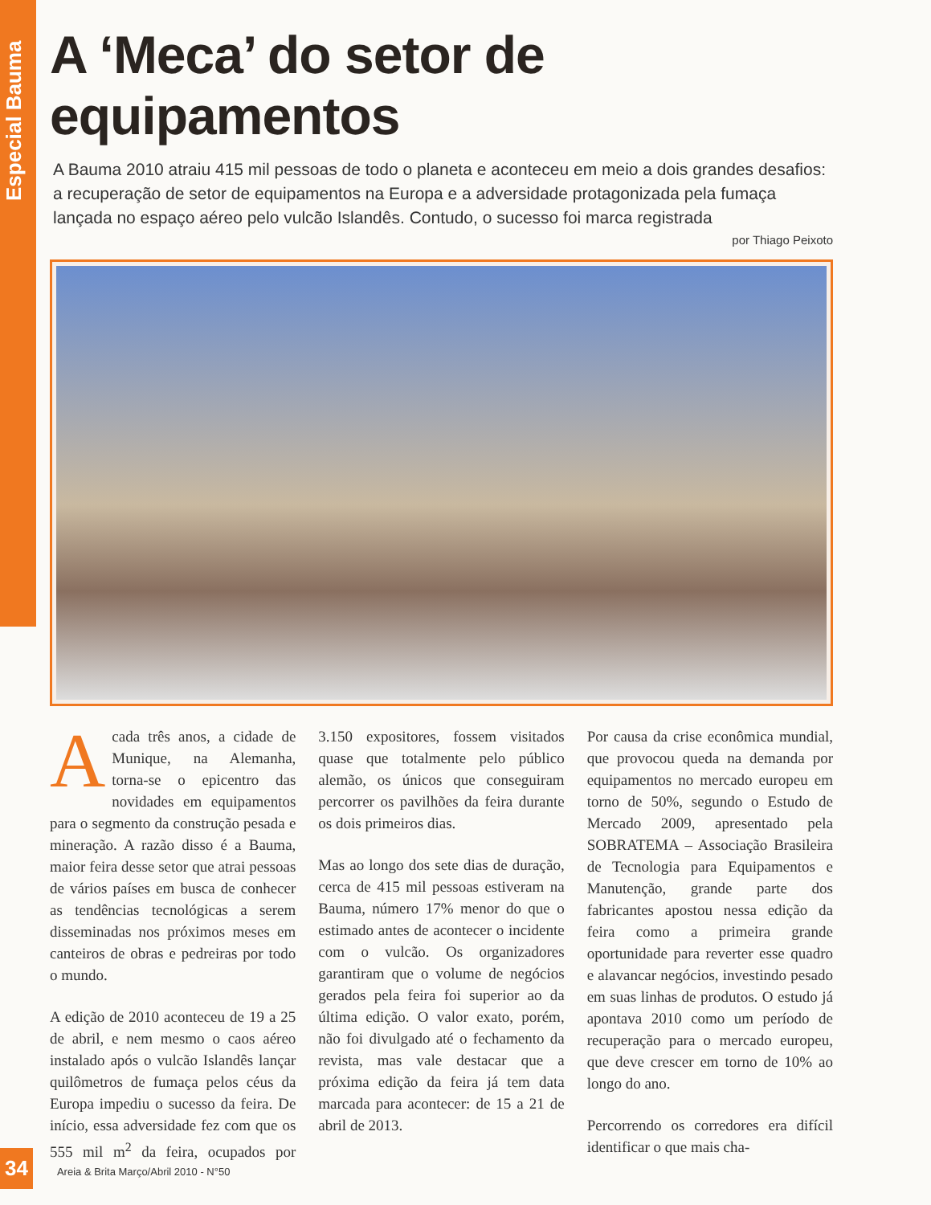Especial Bauma
A ‘Meca’ do setor de equipamentos
A Bauma 2010 atraiu 415 mil pessoas de todo o planeta e aconteceu em meio a dois grandes desafios: a recuperação de setor de equipamentos na Europa e a adversidade protagonizada pela fumaça lançada no espaço aéreo pelo vulcão Islandês. Contudo, o sucesso foi marca registrada
por Thiago Peixoto
A cada três anos, a cidade de Munique, na Alemanha, torna-se o epicentro das novidades em equipamentos para o segmento da construção pesada e mineração. A razão disso é a Bauma, maior feira desse setor que atrai pessoas de vários países em busca de conhecer as tendências tecnológicas a serem disseminadas nos próximos meses em canteiros de obras e pedreiras por todo o mundo.
A edição de 2010 aconteceu de 19 a 25 de abril, e nem mesmo o caos aéreo instalado após o vulcão Islandês lançar quilômetros de fumaça pelos céus da Europa impediu o sucesso da feira. De início, essa adversidade fez com que os 555 mil m<sup>2</sup> da feira, ocupados por 3.150 expositores, fossem visitados quase que totalmente pelo público alemão, os únicos que conseguiram percorrer os pavilhões da feira durante os dois primeiros dias.
Mas ao longo dos sete dias de duração, cerca de 415 mil pessoas estiveram na Bauma, número 17% menor do que o estimado antes de acontecer o incidente com o vulcão. Os organizadores garantiram que o volume de negócios gerados pela feira foi superior ao da última edição. O valor exato, porém, não foi divulgado até o fechamento da revista, mas vale destacar que a próxima edição da feira já tem data marcada para acontecer: de 15 a 21 de abril de 2013.
Por causa da crise econômica mundial, que provocou queda na demanda por equipamentos no mercado europeu em torno de 50%, segundo o Estudo de Mercado 2009, apresentado pela SOBRATEMA – Associação Brasileira de Tecnologia para Equipamentos e Manutenção, grande parte dos fabricantes apostou nessa edição da feira como a primeira grande oportunidade para reverter esse quadro e alavancar negócios, investindo pesado em suas linhas de produtos. O estudo já apontava 2010 como um período de recuperação para o mercado europeu, que deve crescer em torno de 10% ao longo do ano.
Percorrendo os corredores era difícil identificar o que mais cha-
34 Areia & Brita Março/Abril 2010 - N°50